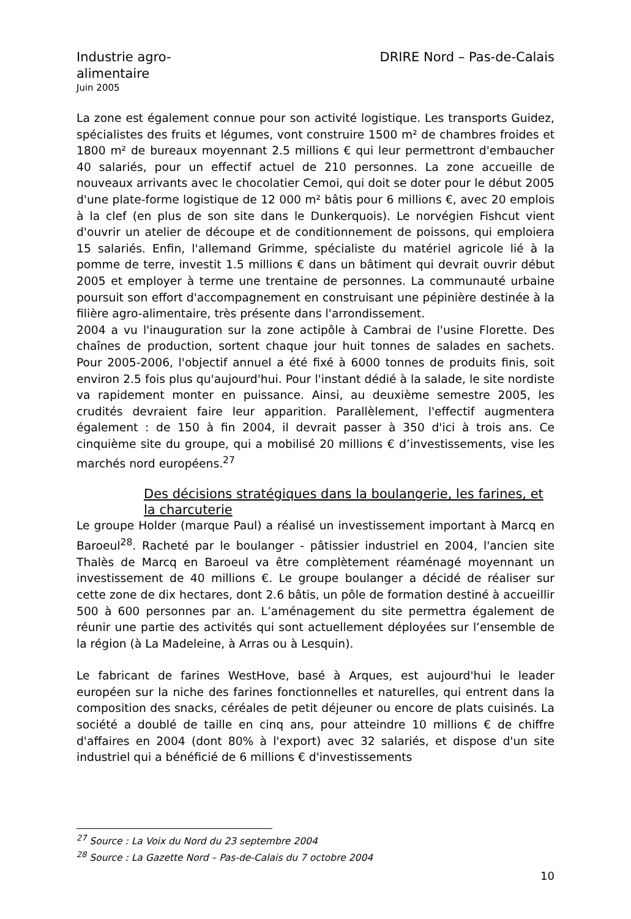Industrie agro-
alimentaire
DRIRE Nord – Pas-de-Calais
Juin 2005
La zone est également connue pour son activité logistique. Les transports Guidez, spécialistes des fruits et légumes, vont construire 1500 m² de chambres froides et 1800 m² de bureaux moyennant 2.5 millions € qui leur permettront d'embaucher 40 salariés, pour un effectif actuel de 210 personnes. La zone accueille de nouveaux arrivants avec le chocolatier Cemoi, qui doit se doter pour le début 2005 d'une plate-forme logistique de 12 000 m² bâtis pour 6 millions €, avec 20 emplois à la clef (en plus de son site dans le Dunkerquois). Le norvégien Fishcut vient d'ouvrir un atelier de découpe et de conditionnement de poissons, qui emploiera 15 salariés. Enfin, l'allemand Grimme, spécialiste du matériel agricole lié à la pomme de terre, investit 1.5 millions € dans un bâtiment qui devrait ouvrir début 2005 et employer à terme une trentaine de personnes. La communauté urbaine poursuit son effort d'accompagnement en construisant une pépinière destinée à la filière agro-alimentaire, très présente dans l'arrondissement.
2004 a vu l'inauguration sur la zone actipôle à Cambrai de l'usine Florette. Des chaînes de production, sortent chaque jour huit tonnes de salades en sachets. Pour 2005-2006, l'objectif annuel a été fixé à 6000 tonnes de produits finis, soit environ 2.5 fois plus qu'aujourd'hui. Pour l'instant dédié à la salade, le site nordiste va rapidement monter en puissance. Ainsi, au deuxième semestre 2005, les crudités devraient faire leur apparition. Parallèlement, l'effectif augmentera également : de 150 à fin 2004, il devrait passer à 350 d'ici à trois ans. Ce cinquième site du groupe, qui a mobilisé 20 millions € d’investissements, vise les marchés nord européens.<sup>27</sup>
Des décisions stratégiques dans la boulangerie, les farines, et la charcuterie
Le groupe Holder (marque Paul) a réalisé un investissement important à Marcq en Baroeul<sup>28</sup>. Racheté par le boulanger - pâtissier industriel en 2004, l'ancien site Thalès de Marcq en Baroeul va être complètement réaménagé moyennant un investissement de 40 millions €. Le groupe boulanger a décidé de réaliser sur cette zone de dix hectares, dont 2.6 bâtis, un pôle de formation destiné à accueillir 500 à 600 personnes par an. L’aménagement du site permettra également de réunir une partie des activités qui sont actuellement déployées sur l’ensemble de la région (à La Madeleine, à Arras ou à Lesquin).
Le fabricant de farines WestHove, basé à Arques, est aujourd'hui le leader européen sur la niche des farines fonctionnelles et naturelles, qui entrent dans la composition des snacks, céréales de petit déjeuner ou encore de plats cuisinés. La société a doublé de taille en cinq ans, pour atteindre 10 millions € de chiffre d'affaires en 2004 (dont 80% à l'export) avec 32 salariés, et dispose d'un site industriel qui a bénéficié de 6 millions € d'investissements
<sup>27</sup> Source : La Voix du Nord du 23 septembre 2004
<sup>28</sup> Source : La Gazette Nord – Pas-de-Calais du 7 octobre 2004
10